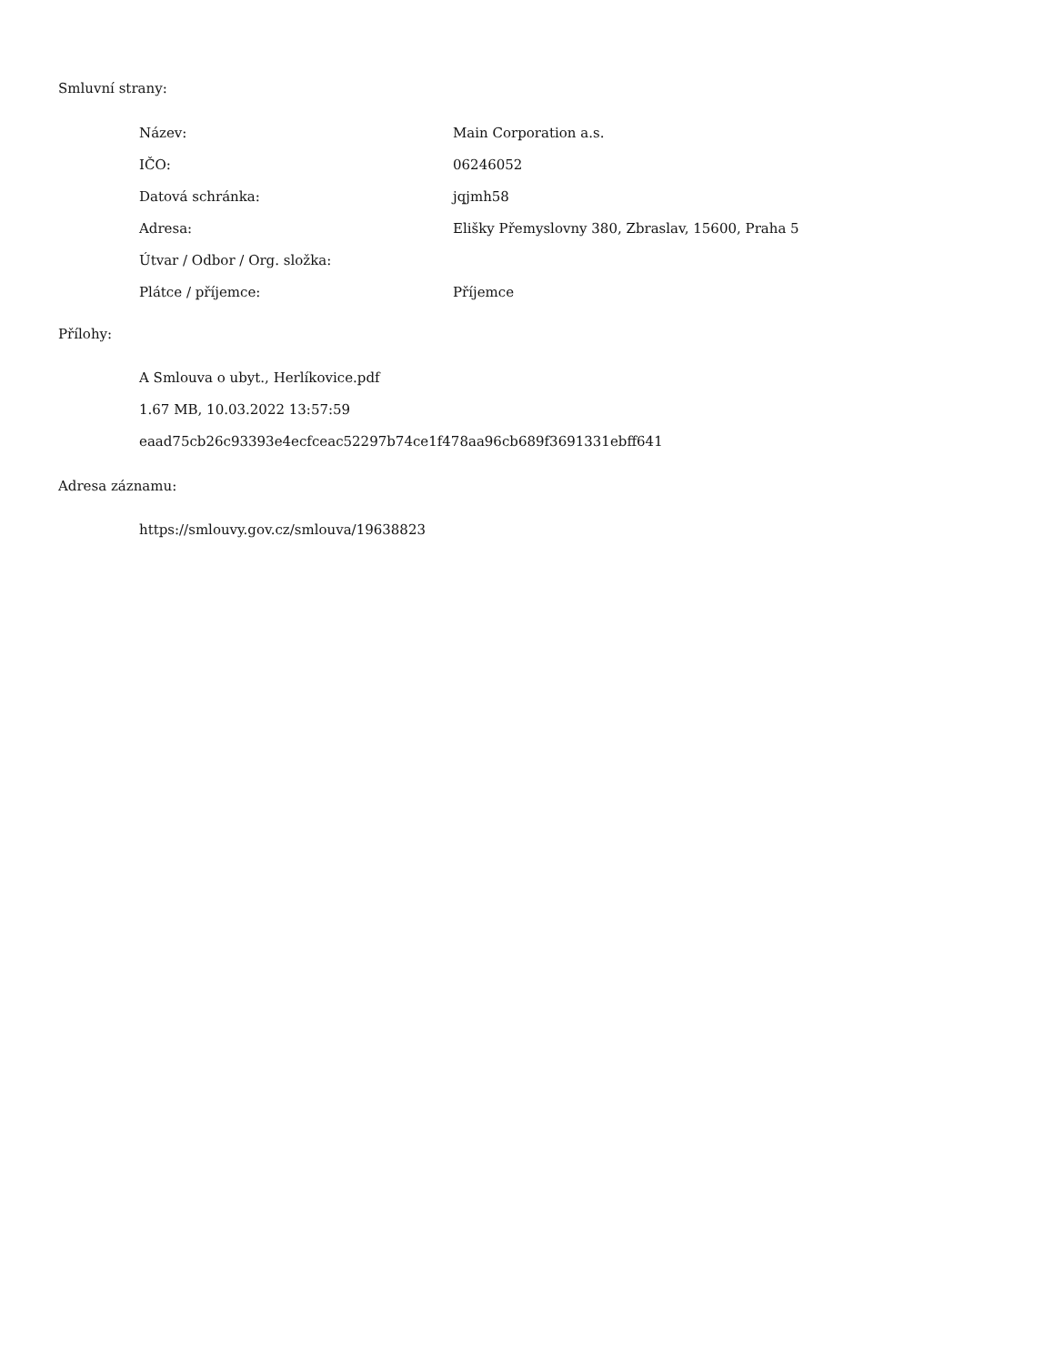Smluvní strany:
| Název: | Main Corporation a.s. |
| IČO: | 06246052 |
| Datová schránka: | jqjmh58 |
| Adresa: | Elišky Přemyslovny 380, Zbraslav, 15600, Praha 5 |
| Útvar / Odbor / Org. složka: | |
| Plátce / příjemce: | Příjemce |
Přílohy:
A Smlouva o ubyt., Herlíkovice.pdf
1.67 MB, 10.03.2022 13:57:59
eaad75cb26c93393e4ecfceac52297b74ce1f478aa96cb689f3691331ebff641
Adresa záznamu:
https://smlouvy.gov.cz/smlouva/19638823